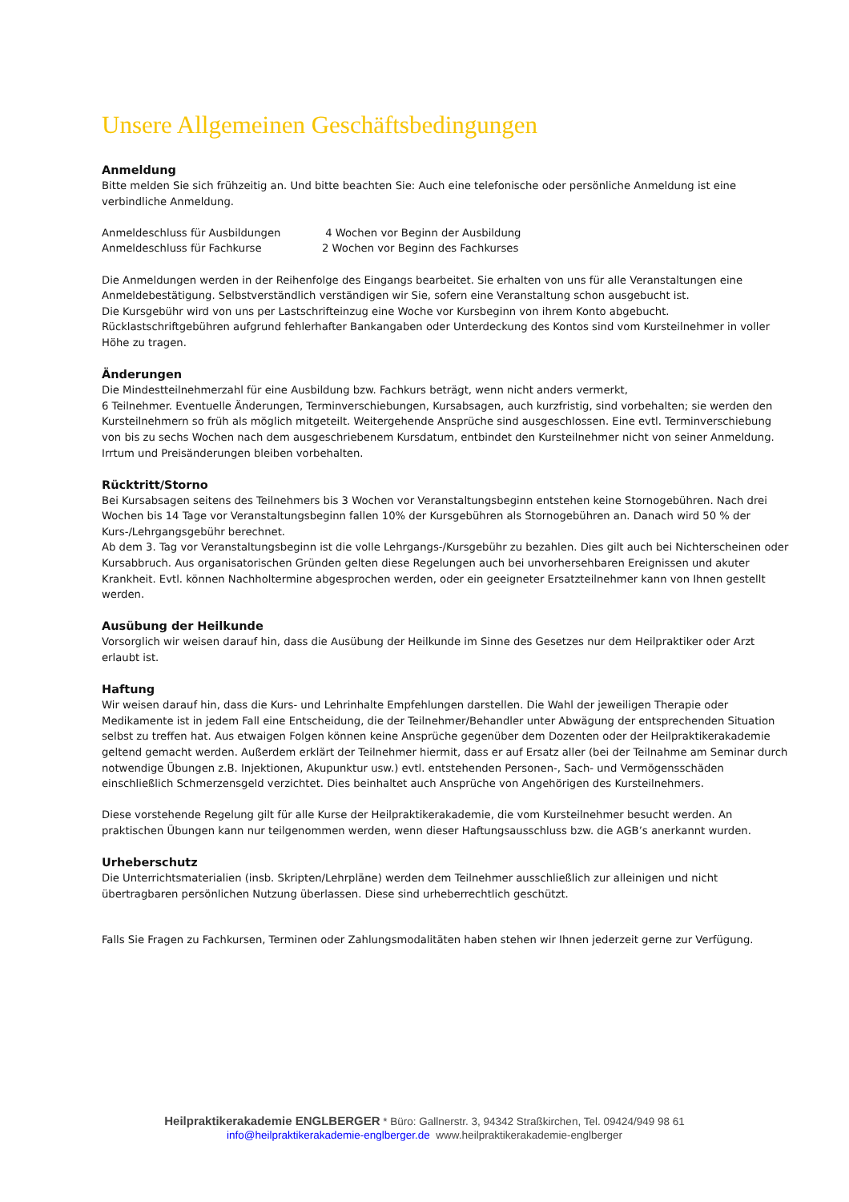Unsere Allgemeinen Geschäftsbedingungen
Anmeldung
Bitte melden Sie sich frühzeitig an. Und bitte beachten Sie: Auch eine telefonische oder persönliche Anmeldung ist eine verbindliche Anmeldung.
| Anmeldeschluss für Ausbildungen | 4 Wochen vor Beginn der Ausbildung |
| Anmeldeschluss für Fachkurse | 2 Wochen vor Beginn des Fachkurses |
Die Anmeldungen werden in der Reihenfolge des Eingangs bearbeitet. Sie erhalten von uns für alle Veranstaltungen eine Anmeldebestätigung. Selbstverständlich verständigen wir Sie, sofern eine Veranstaltung schon ausgebucht ist.
Die Kursgebühr wird von uns per Lastschrifteinzug eine Woche vor Kursbeginn von ihrem Konto abgebucht. Rücklastschriftgebühren aufgrund fehlerhafter Bankangaben oder Unterdeckung des Kontos sind vom Kursteilnehmer in voller Höhe zu tragen.
Änderungen
Die Mindestteilnehmerzahl für eine Ausbildung bzw. Fachkurs beträgt, wenn nicht anders vermerkt,
6 Teilnehmer. Eventuelle Änderungen, Terminverschiebungen, Kursabsagen, auch kurzfristig, sind vorbehalten; sie werden den Kursteilnehmern so früh als möglich mitgeteilt. Weitergehende Ansprüche sind ausgeschlossen. Eine evtl. Terminverschiebung von bis zu sechs Wochen nach dem ausgeschriebenem Kursdatum, entbindet den Kursteilnehmer nicht von seiner Anmeldung.
Irrtum und Preisänderungen bleiben vorbehalten.
Rücktritt/Storno
Bei Kursabsagen seitens des Teilnehmers bis 3 Wochen vor Veranstaltungsbeginn entstehen keine Stornogebühren. Nach drei Wochen bis 14 Tage vor Veranstaltungsbeginn fallen 10% der Kursgebühren als Stornogebühren an. Danach wird 50 % der Kurs-/Lehrgangsgebühr berechnet.
Ab dem 3. Tag vor Veranstaltungsbeginn ist die volle Lehrgangs-/Kursgebühr zu bezahlen. Dies gilt auch bei Nichterscheinen oder Kursabbruch. Aus organisatorischen Gründen gelten diese Regelungen auch bei unvorhersehbaren Ereignissen und akuter Krankheit. Evtl. können Nachholtermine abgesprochen werden, oder ein geeigneter Ersatzteilnehmer kann von Ihnen gestellt werden.
Ausübung der Heilkunde
Vorsorglich wir weisen darauf hin, dass die Ausübung der Heilkunde im Sinne des Gesetzes nur dem Heilpraktiker oder Arzt erlaubt ist.
Haftung
Wir weisen darauf hin, dass die Kurs- und Lehrinhalte Empfehlungen darstellen. Die Wahl der jeweiligen Therapie oder Medikamente ist in jedem Fall eine Entscheidung, die der Teilnehmer/Behandler unter Abwägung der entsprechenden Situation selbst zu treffen hat. Aus etwaigen Folgen können keine Ansprüche gegenüber dem Dozenten oder der Heilpraktikerakademie geltend gemacht werden. Außerdem erklärt der Teilnehmer hiermit, dass er auf Ersatz aller (bei der Teilnahme am Seminar durch notwendige Übungen z.B. Injektionen, Akupunktur usw.) evtl. entstehenden Personen-, Sach- und Vermögensschäden einschließlich Schmerzensgeld verzichtet. Dies beinhaltet auch Ansprüche von Angehörigen des Kursteilnehmers.
Diese vorstehende Regelung gilt für alle Kurse der Heilpraktikerakademie, die vom Kursteilnehmer besucht werden. An praktischen Übungen kann nur teilgenommen werden, wenn dieser Haftungsausschluss bzw. die AGB’s anerkannt wurden.
Urheberschutz
Die Unterrichtsmaterialien (insb. Skripten/Lehrpläne) werden dem Teilnehmer ausschließlich zur alleinigen und nicht übertragbaren persönlichen Nutzung überlassen. Diese sind urheberrechtlich geschützt.
Falls Sie Fragen zu Fachkursen, Terminen oder Zahlungsmodalitäten haben stehen wir Ihnen jederzeit gerne zur Verfügung.
Heilpraktikerakademie ENGLBERGER * Büro: Gallnerstr. 3, 94342 Straßkirchen, Tel. 09424/949 98 61
info@heilpraktikerakademie-englberger.de www.heilpraktikerakademie-englberger